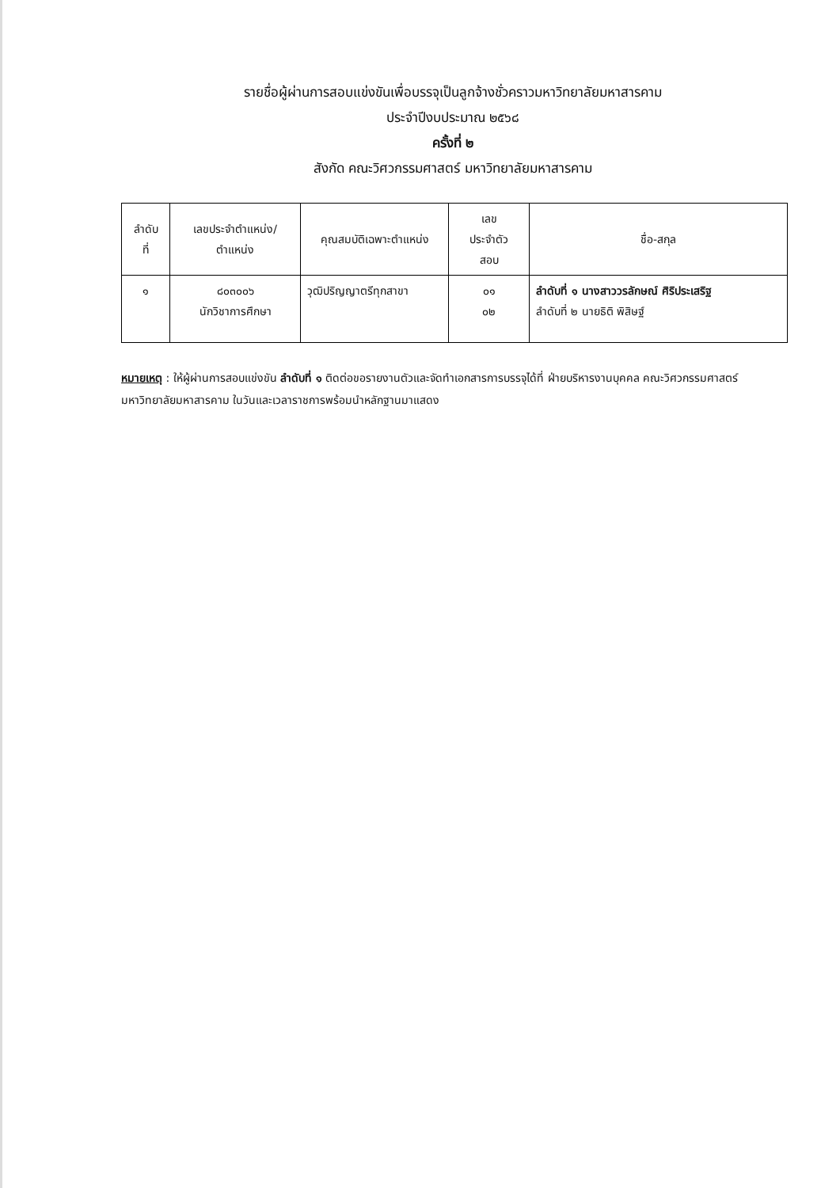รายชื่อผู้ผ่านการสอบแข่งขันเพื่อบรรจุเป็นลูกจ้างชั่วคราวมหาวิทยาลัยมหาสารคาม
ประจำปีงบประมาณ ๒๕๖๘
ครั้งที่ ๒
สังกัด คณะวิศวกรรมศาสตร์ มหาวิทยาลัยมหาสารคาม
| ลำดับ ที่ | เลขประจำตำแหน่ง/ ตำแหน่ง | คุณสมบัติเฉพาะตำแหน่ง | เลข ประจำตัว สอบ | ชื่อ-สกุล |
| --- | --- | --- | --- | --- |
| ๑ | ๘๐๓๐๐๖ นักวิชาการศึกษา | วุฒิปริญญาตรีทุกสาขา | ๐๑ ๐๒ | ลำดับที่ ๑ นางสาววรลักษณ์ ศิริประเสริฐ ลำดับที่ ๒ นายธิติ พิสิษฐ์ |
หมายเหตุ : ให้ผู้ผ่านการสอบแข่งขัน ลำดับที่ ๑ ติดต่อขอรายงานตัวและจัดทำเอกสารการบรรจุได้ที่ ฝ่ายบริหารงานบุคคล คณะวิศวกรรมศาสตร์ มหาวิทยาลัยมหาสารคาม ในวันและเวลาราชการพร้อมนำหลักฐานมาแสดง